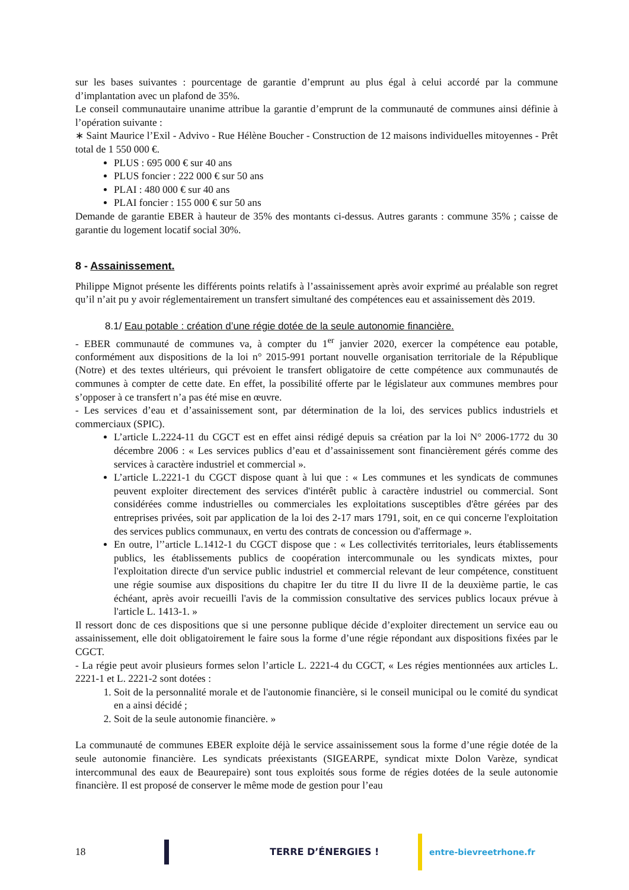sur les bases suivantes : pourcentage de garantie d’emprunt au plus égal à celui accordé par la commune d’implantation avec un plafond de 35%.
Le conseil communautaire unanime attribue la garantie d’emprunt de la communauté de communes ainsi définie à l’opération suivante :
∗ Saint Maurice l’Exil - Advivo - Rue Hélène Boucher - Construction de 12 maisons individuelles mitoyennes - Prêt total de 1 550 000 €.
PLUS : 695 000 € sur 40 ans
PLUS foncier : 222 000 € sur 50 ans
PLAI : 480 000 € sur 40 ans
PLAI foncier : 155 000 € sur 50 ans
Demande de garantie EBER à hauteur de 35% des montants ci-dessus. Autres garants : commune 35% ; caisse de garantie du logement locatif social 30%.
8 - Assainissement.
Philippe Mignot présente les différents points relatifs à l’assainissement après avoir exprimé au préalable son regret qu’il n’ait pu y avoir réglementairement un transfert simultané des compétences eau et assainissement dès 2019.
8.1/ Eau potable : création d’une régie dotée de la seule autonomie financière.
- EBER communauté de communes va, à compter du 1<sup>er</sup> janvier 2020, exercer la compétence eau potable, conformément aux dispositions de la loi n° 2015-991 portant nouvelle organisation territoriale de la République (Notre) et des textes ultérieurs, qui prévoient le transfert obligatoire de cette compétence aux communautés de communes à compter de cette date. En effet, la possibilité offerte par le législateur aux communes membres pour s’opposer à ce transfert n’a pas été mise en œuvre.
- Les services d’eau et d’assainissement sont, par détermination de la loi, des services publics industriels et commerciaux (SPIC).
L’article L.2224-11 du CGCT est en effet ainsi rédigé depuis sa création par la loi N° 2006-1772 du 30 décembre 2006 : « Les services publics d’eau et d’assainissement sont financièrement gérés comme des services à caractère industriel et commercial ».
L’article L.2221-1 du CGCT dispose quant à lui que : « Les communes et les syndicats de communes peuvent exploiter directement des services d'intérêt public à caractère industriel ou commercial. Sont considérées comme industrielles ou commerciales les exploitations susceptibles d'être gérées par des entreprises privées, soit par application de la loi des 2-17 mars 1791, soit, en ce qui concerne l'exploitation des services publics communaux, en vertu des contrats de concession ou d'affermage ».
En outre, l’’article L.1412-1 du CGCT dispose que : « Les collectivités territoriales, leurs établissements publics, les établissements publics de coopération intercommunale ou les syndicats mixtes, pour l'exploitation directe d'un service public industriel et commercial relevant de leur compétence, constituent une régie soumise aux dispositions du chapitre Ier du titre II du livre II de la deuxième partie, le cas échéant, après avoir recueilli l'avis de la commission consultative des services publics locaux prévue à l'article L. 1413-1. »
Il ressort donc de ces dispositions que si une personne publique décide d’exploiter directement un service eau ou assainissement, elle doit obligatoirement le faire sous la forme d’une régie répondant aux dispositions fixées par le CGCT.
- La régie peut avoir plusieurs formes selon l’article L. 2221-4 du CGCT, « Les régies mentionnées aux articles L. 2221-1 et L. 2221-2 sont dotées :
1. Soit de la personnalité morale et de l'autonomie financière, si le conseil municipal ou le comité du syndicat en a ainsi décidé ;
2. Soit de la seule autonomie financière. »
La communauté de communes EBER exploite déjà le service assainissement sous la forme d’une régie dotée de la seule autonomie financière. Les syndicats préexistants (SIGEARPE, syndicat mixte Dolon Varèze, syndicat intercommunal des eaux de Beaurepaire) sont tous exploités sous forme de régies dotées de la seule autonomie financière. Il est proposé de conserver le même mode de gestion pour l’eau
18 TERRE D’ÉNERGIES ! entre-bievreetrhone.fr